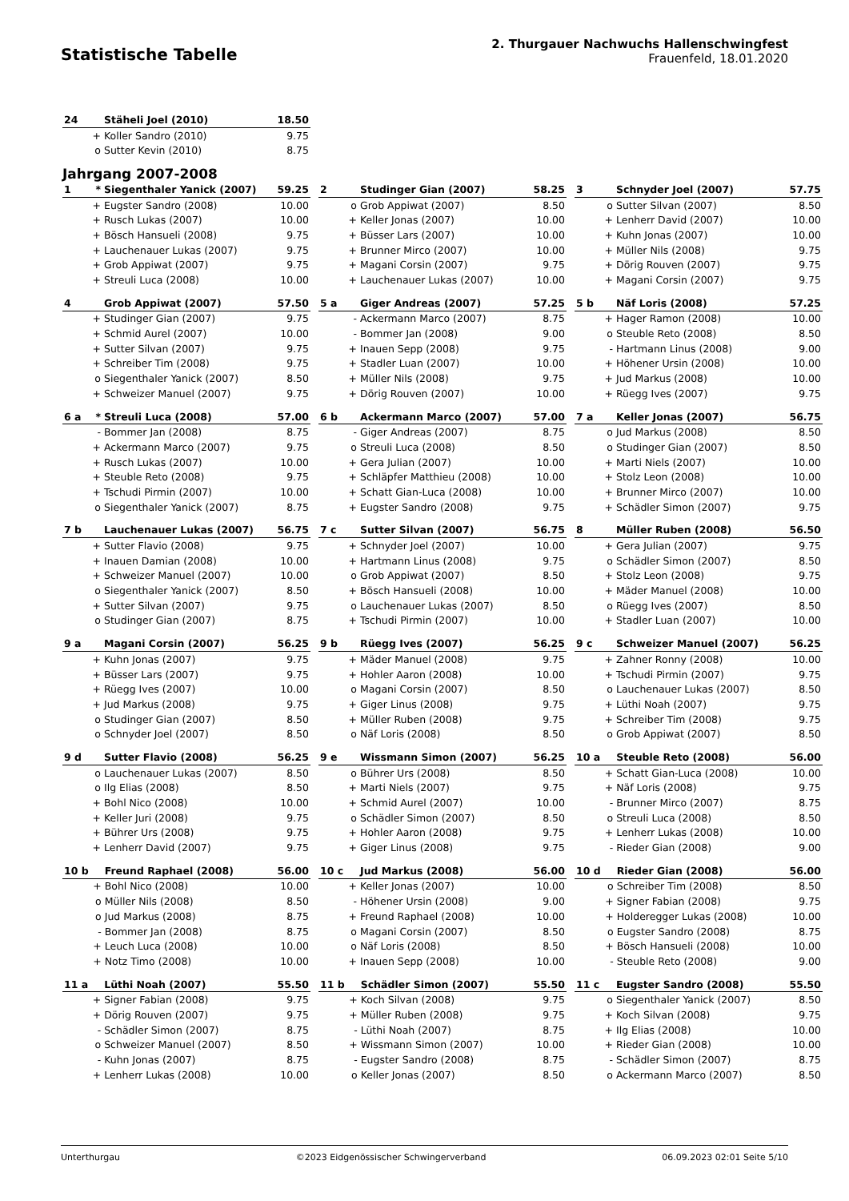Statistische Tabelle
2. Thurgauer Nachwuchs Hallenschwingfest
Frauenfeld, 18.01.2020
| 24 | | Stäheli Joel (2010) | 18.50 |
| | + | Koller Sandro (2010) | 9.75 |
| | o | Sutter Kevin (2010) | 8.75 |
Jahrgang 2007-2008
| 1 | * | Siegenthaler Yanick (2007) | 59.25 |
| | + | Eugster Sandro (2008) | 10.00 |
| | + | Rusch Lukas (2007) | 10.00 |
| | + | Bösch Hansueli (2008) | 9.75 |
| | + | Lauchenauer Lukas (2007) | 9.75 |
| | + | Grob Appiwat (2007) | 9.75 |
| | + | Streuli Luca (2008) | 10.00 |
| 2 | | Studinger Gian (2007) | 58.25 |
| | o | Grob Appiwat (2007) | 8.50 |
| | + | Keller Jonas (2007) | 10.00 |
| | + | Büsser Lars (2007) | 10.00 |
| | + | Brunner Mirco (2007) | 10.00 |
| | + | Magani Corsin (2007) | 9.75 |
| | + | Lauchenauer Lukas (2007) | 10.00 |
| 3 | | Schnyder Joel (2007) | 57.75 |
| | o | Sutter Silvan (2007) | 8.50 |
| | + | Lenherr David (2007) | 10.00 |
| | + | Kuhn Jonas (2007) | 10.00 |
| | + | Müller Nils (2008) | 9.75 |
| | + | Dörig Rouven (2007) | 9.75 |
| | + | Magani Corsin (2007) | 9.75 |
| 4 | | Grob Appiwat (2007) | 57.50 |
| | + | Studinger Gian (2007) | 9.75 |
| | + | Schmid Aurel (2007) | 10.00 |
| | + | Sutter Silvan (2007) | 9.75 |
| | + | Schreiber Tim (2008) | 9.75 |
| | o | Siegenthaler Yanick (2007) | 8.50 |
| | + | Schweizer Manuel (2007) | 9.75 |
| 5 a | | Giger Andreas (2007) | 57.25 |
| | - | Ackermann Marco (2007) | 8.75 |
| | - | Bommer Jan (2008) | 9.00 |
| | + | Inauen Sepp (2008) | 9.75 |
| | + | Stadler Luan (2007) | 10.00 |
| | + | Müller Nils (2008) | 9.75 |
| | + | Dörig Rouven (2007) | 10.00 |
| 5 b | | Näf Loris (2008) | 57.25 |
| | + | Hager Ramon (2008) | 10.00 |
| | o | Steuble Reto (2008) | 8.50 |
| | - | Hartmann Linus (2008) | 9.00 |
| | + | Höhener Ursin (2008) | 10.00 |
| | + | Jud Markus (2008) | 10.00 |
| | + | Rüegg Ives (2007) | 9.75 |
| 6 a | * | Streuli Luca (2008) | 57.00 |
| | - | Bommer Jan (2008) | 8.75 |
| | + | Ackermann Marco (2007) | 9.75 |
| | + | Rusch Lukas (2007) | 10.00 |
| | + | Steuble Reto (2008) | 9.75 |
| | + | Tschudi Pirmin (2007) | 10.00 |
| | o | Siegenthaler Yanick (2007) | 8.75 |
| 6 b | | Ackermann Marco (2007) | 57.00 |
| | - | Giger Andreas (2007) | 8.75 |
| | o | Streuli Luca (2008) | 8.50 |
| | + | Gera Julian (2007) | 10.00 |
| | + | Schläpfer Matthieu (2008) | 10.00 |
| | + | Schatt Gian-Luca (2008) | 10.00 |
| | + | Eugster Sandro (2008) | 9.75 |
| 7 a | | Keller Jonas (2007) | 56.75 |
| | o | Jud Markus (2008) | 8.50 |
| | o | Studinger Gian (2007) | 8.50 |
| | + | Marti Niels (2007) | 10.00 |
| | + | Stolz Leon (2008) | 10.00 |
| | + | Brunner Mirco (2007) | 10.00 |
| | + | Schädler Simon (2007) | 9.75 |
| 7 b | | Lauchenauer Lukas (2007) | 56.75 |
| | + | Sutter Flavio (2008) | 9.75 |
| | + | Inauen Damian (2008) | 10.00 |
| | + | Schweizer Manuel (2007) | 10.00 |
| | o | Siegenthaler Yanick (2007) | 8.50 |
| | + | Sutter Silvan (2007) | 9.75 |
| | o | Studinger Gian (2007) | 8.75 |
| 7 c | | Sutter Silvan (2007) | 56.75 |
| | + | Schnyder Joel (2007) | 10.00 |
| | + | Hartmann Linus (2008) | 9.75 |
| | o | Grob Appiwat (2007) | 8.50 |
| | + | Bösch Hansueli (2008) | 10.00 |
| | o | Lauchenauer Lukas (2007) | 8.50 |
| | + | Tschudi Pirmin (2007) | 10.00 |
| 8 | | Müller Ruben (2008) | 56.50 |
| | + | Gera Julian (2007) | 9.75 |
| | o | Schädler Simon (2007) | 8.50 |
| | + | Stolz Leon (2008) | 9.75 |
| | + | Mäder Manuel (2008) | 10.00 |
| | o | Rüegg Ives (2007) | 8.50 |
| | + | Stadler Luan (2007) | 10.00 |
| 9 a | | Magani Corsin (2007) | 56.25 |
| | + | Kuhn Jonas (2007) | 9.75 |
| | + | Büsser Lars (2007) | 9.75 |
| | + | Rüegg Ives (2007) | 10.00 |
| | + | Jud Markus (2008) | 9.75 |
| | o | Studinger Gian (2007) | 8.50 |
| | o | Schnyder Joel (2007) | 8.50 |
| 9 b | | Rüegg Ives (2007) | 56.25 |
| | + | Mäder Manuel (2008) | 9.75 |
| | + | Hohler Aaron (2008) | 10.00 |
| | o | Magani Corsin (2007) | 8.50 |
| | + | Giger Linus (2008) | 9.75 |
| | + | Müller Ruben (2008) | 9.75 |
| | o | Näf Loris (2008) | 8.50 |
| 9 c | | Schweizer Manuel (2007) | 56.25 |
| | + | Zahner Ronny (2008) | 10.00 |
| | + | Tschudi Pirmin (2007) | 9.75 |
| | o | Lauchenauer Lukas (2007) | 8.50 |
| | + | Lüthi Noah (2007) | 9.75 |
| | + | Schreiber Tim (2008) | 9.75 |
| | o | Grob Appiwat (2007) | 8.50 |
| 9 d | | Sutter Flavio (2008) | 56.25 |
| | o | Lauchenauer Lukas (2007) | 8.50 |
| | o | Ilg Elias (2008) | 8.50 |
| | + | Bohl Nico (2008) | 10.00 |
| | + | Keller Juri (2008) | 9.75 |
| | + | Bührer Urs (2008) | 9.75 |
| | + | Lenherr David (2007) | 9.75 |
| 9 e | | Wissmann Simon (2007) | 56.25 |
| | o | Bührer Urs (2008) | 8.50 |
| | + | Marti Niels (2007) | 9.75 |
| | + | Schmid Aurel (2007) | 10.00 |
| | o | Schädler Simon (2007) | 8.50 |
| | + | Hohler Aaron (2008) | 9.75 |
| | + | Giger Linus (2008) | 9.75 |
| 10 a | | Steuble Reto (2008) | 56.00 |
| | + | Schatt Gian-Luca (2008) | 10.00 |
| | + | Näf Loris (2008) | 9.75 |
| | - | Brunner Mirco (2007) | 8.75 |
| | o | Streuli Luca (2008) | 8.50 |
| | + | Lenherr Lukas (2008) | 10.00 |
| | - | Rieder Gian (2008) | 9.00 |
| 10 b | | Freund Raphael (2008) | 56.00 |
| | + | Bohl Nico (2008) | 10.00 |
| | o | Müller Nils (2008) | 8.50 |
| | o | Jud Markus (2008) | 8.75 |
| | - | Bommer Jan (2008) | 8.75 |
| | + | Leuch Luca (2008) | 10.00 |
| | + | Notz Timo (2008) | 10.00 |
| 10 c | | Jud Markus (2008) | 56.00 |
| | + | Keller Jonas (2007) | 10.00 |
| | - | Höhener Ursin (2008) | 9.00 |
| | + | Freund Raphael (2008) | 10.00 |
| | o | Magani Corsin (2007) | 8.50 |
| | o | Näf Loris (2008) | 8.50 |
| | + | Inauen Sepp (2008) | 10.00 |
| 10 d | | Rieder Gian (2008) | 56.00 |
| | o | Schreiber Tim (2008) | 8.50 |
| | + | Signer Fabian (2008) | 9.75 |
| | + | Holderegger Lukas (2008) | 10.00 |
| | o | Eugster Sandro (2008) | 8.75 |
| | + | Bösch Hansueli (2008) | 10.00 |
| | - | Steuble Reto (2008) | 9.00 |
| 11 a | | Lüthi Noah (2007) | 55.50 |
| | + | Signer Fabian (2008) | 9.75 |
| | + | Dörig Rouven (2007) | 9.75 |
| | - | Schädler Simon (2007) | 8.75 |
| | o | Schweizer Manuel (2007) | 8.50 |
| | - | Kuhn Jonas (2007) | 8.75 |
| | + | Lenherr Lukas (2008) | 10.00 |
| 11 b | | Schädler Simon (2007) | 55.50 |
| | + | Koch Silvan (2008) | 9.75 |
| | + | Müller Ruben (2008) | 9.75 |
| | - | Lüthi Noah (2007) | 8.75 |
| | + | Wissmann Simon (2007) | 10.00 |
| | - | Eugster Sandro (2008) | 8.75 |
| | o | Keller Jonas (2007) | 8.50 |
| 11 c | | Eugster Sandro (2008) | 55.50 |
| | o | Siegenthaler Yanick (2007) | 8.50 |
| | + | Koch Silvan (2008) | 9.75 |
| | + | Ilg Elias (2008) | 10.00 |
| | + | Rieder Gian (2008) | 10.00 |
| | - | Schädler Simon (2007) | 8.75 |
| | o | Ackermann Marco (2007) | 8.50 |
Unterthurgau ©2023 Eidgenössischer Schwingerverband 06.09.2023 02:01 Seite 5/10